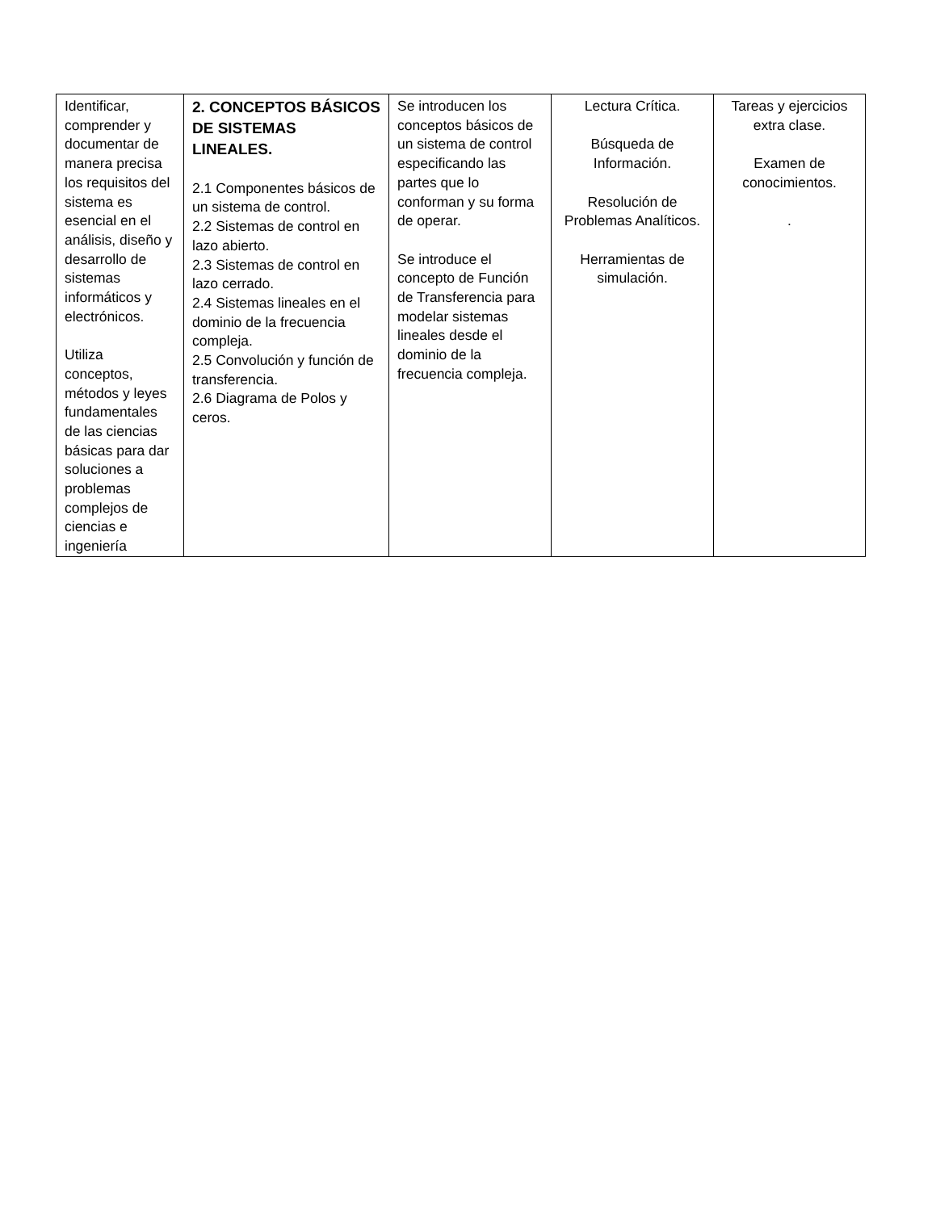| Identificar, comprender y documentar de manera precisa los requisitos del sistema es esencial en el análisis, diseño y desarrollo de sistemas informáticos y electrónicos. Utiliza conceptos, métodos y leyes fundamentales de las ciencias básicas para dar soluciones a problemas complejos de ciencias e ingeniería | 2. CONCEPTOS BÁSICOS DE SISTEMAS LINEALES. 2.1 Componentes básicos de un sistema de control. 2.2 Sistemas de control en lazo abierto. 2.3 Sistemas de control en lazo cerrado. 2.4 Sistemas lineales en el dominio de la frecuencia compleja. 2.5 Convolución y función de transferencia. 2.6 Diagrama de Polos y ceros. | Se introducen los conceptos básicos de un sistema de control especificando las partes que lo conforman y su forma de operar. Se introduce el concepto de Función de Transferencia para modelar sistemas lineales desde el dominio de la frecuencia compleja. | Lectura Crítica. Búsqueda de Información. Resolución de Problemas Analíticos. Herramientas de simulación. | Tareas y ejercicios extra clase. Examen de conocimientos. . |